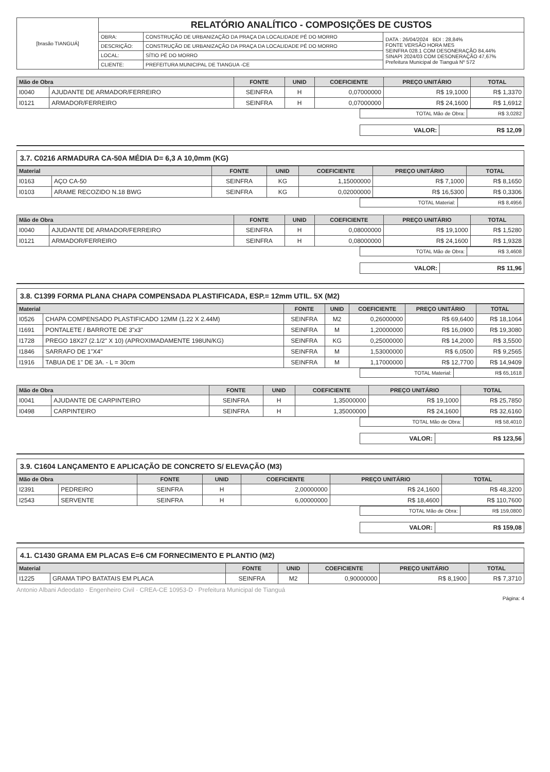| [brasão TIANGUÁ] | RELATÓRIO ANALÍTICO - COMPOSIÇÕES DE CUSTOS | | |
| | OBRA: | CONSTRUÇÃO DE URBANIZAÇÃO DA PRAÇA DA LOCALIDADE PÉ DO MORRO | DATA : 26/04/2024 BDI : 28,84% FONTE VERSÃO HORA MES SEINFRA 028.1 COM DESONERAÇÃO 84,44% SINAPI 2024/03 COM DESONERAÇÃO 47,67% Prefeitura Municipal de Tianguá Nº 572 |
| | DESCRIÇÃO: | CONSTRUÇÃO DE URBANIZAÇÃO DA PRAÇA DA LOCALIDADE PÉ DO MORRO | |
| | LOCAL: | SÍTIO PÉ DO MORRO | |
| | CLIENTE: | PREFEITURA MUNICIPAL DE TIANGUA -CE | |
| Mão de Obra | | FONTE | UNID | COEFICIENTE | PREÇO UNITÁRIO | TOTAL |
| --- | --- | --- | --- | --- | --- | --- |
| I0040 | AJUDANTE DE ARMADOR/FERREIRO | SEINFRA | H | 0,07000000 | R$ 19,1000 | R$ 1,3370 |
| I0121 | ARMADOR/FERREIRO | SEINFRA | H | 0,07000000 | R$ 24,1600 | R$ 1,6912 |
| TOTAL Mão de Obra: | R$ 3,0282 |
| VALOR: | R$ 12,09 |
3.7. C0216 ARMADURA CA-50A MÉDIA D= 6,3 A 10,0mm (KG)
| Material | | FONTE | UNID | COEFICIENTE | PREÇO UNITÁRIO | TOTAL |
| --- | --- | --- | --- | --- | --- | --- |
| I0163 | AÇO CA-50 | SEINFRA | KG | 1,15000000 | R$ 7,1000 | R$ 8,1650 |
| I0103 | ARAME RECOZIDO N.18 BWG | SEINFRA | KG | 0,02000000 | R$ 16,5300 | R$ 0,3306 |
| TOTAL Material: | R$ 8,4956 |
| Mão de Obra | | FONTE | UNID | COEFICIENTE | PREÇO UNITÁRIO | TOTAL |
| --- | --- | --- | --- | --- | --- | --- |
| I0040 | AJUDANTE DE ARMADOR/FERREIRO | SEINFRA | H | 0,08000000 | R$ 19,1000 | R$ 1,5280 |
| I0121 | ARMADOR/FERREIRO | SEINFRA | H | 0,08000000 | R$ 24,1600 | R$ 1,9328 |
| TOTAL Mão de Obra: | R$ 3,4608 |
| VALOR: | R$ 11,96 |
3.8. C1399 FORMA PLANA CHAPA COMPENSADA PLASTIFICADA, ESP.= 12mm UTIL. 5X (M2)
| Material | | FONTE | UNID | COEFICIENTE | PREÇO UNITÁRIO | TOTAL |
| --- | --- | --- | --- | --- | --- | --- |
| I0526 | CHAPA COMPENSADO PLASTIFICADO 12MM (1.22 X 2.44M) | SEINFRA | M2 | 0,26000000 | R$ 69,6400 | R$ 18,1064 |
| I1691 | PONTALETE / BARROTE DE 3"x3" | SEINFRA | M | 1,20000000 | R$ 16,0900 | R$ 19,3080 |
| I1728 | PREGO 18X27 (2.1/2" X 10) (APROXIMADAMENTE 198UN/KG) | SEINFRA | KG | 0,25000000 | R$ 14,2000 | R$ 3,5500 |
| I1846 | SARRAFO DE 1"X4" | SEINFRA | M | 1,53000000 | R$ 6,0500 | R$ 9,2565 |
| I1916 | TABUA DE 1" DE 3A. - L = 30cm | SEINFRA | M | 1,17000000 | R$ 12,7700 | R$ 14,9409 |
| TOTAL Material: | R$ 65,1618 |
| Mão de Obra | | FONTE | UNID | COEFICIENTE | PREÇO UNITÁRIO | TOTAL |
| --- | --- | --- | --- | --- | --- | --- |
| I0041 | AJUDANTE DE CARPINTEIRO | SEINFRA | H | 1,35000000 | R$ 19,1000 | R$ 25,7850 |
| I0498 | CARPINTEIRO | SEINFRA | H | 1,35000000 | R$ 24,1600 | R$ 32,6160 |
| TOTAL Mão de Obra: | R$ 58,4010 |
| VALOR: | R$ 123,56 |
3.9. C1604 LANÇAMENTO E APLICAÇÃO DE CONCRETO S/ ELEVAÇÃO (M3)
| Mão de Obra | | FONTE | UNID | COEFICIENTE | PREÇO UNITÁRIO | TOTAL |
| --- | --- | --- | --- | --- | --- | --- |
| I2391 | PEDREIRO | SEINFRA | H | 2,00000000 | R$ 24,1600 | R$ 48,3200 |
| I2543 | SERVENTE | SEINFRA | H | 6,00000000 | R$ 18,4600 | R$ 110,7600 |
| TOTAL Mão de Obra: | R$ 159,0800 |
| VALOR: | R$ 159,08 |
4.1. C1430 GRAMA EM PLACAS E=6 CM FORNECIMENTO E PLANTIO (M2)
| Material | | FONTE | UNID | COEFICIENTE | PREÇO UNITÁRIO | TOTAL |
| --- | --- | --- | --- | --- | --- | --- |
| I1225 | GRAMA TIPO BATATAIS EM PLACA | SEINFRA | M2 | 0,90000000 | R$ 8,1900 | R$ 7,3710 |
Antonio Albani Adeodato · Engenheiro Civil · CREA-CE 10953-D · Prefeitura Municipal de Tianguá
Página: 4